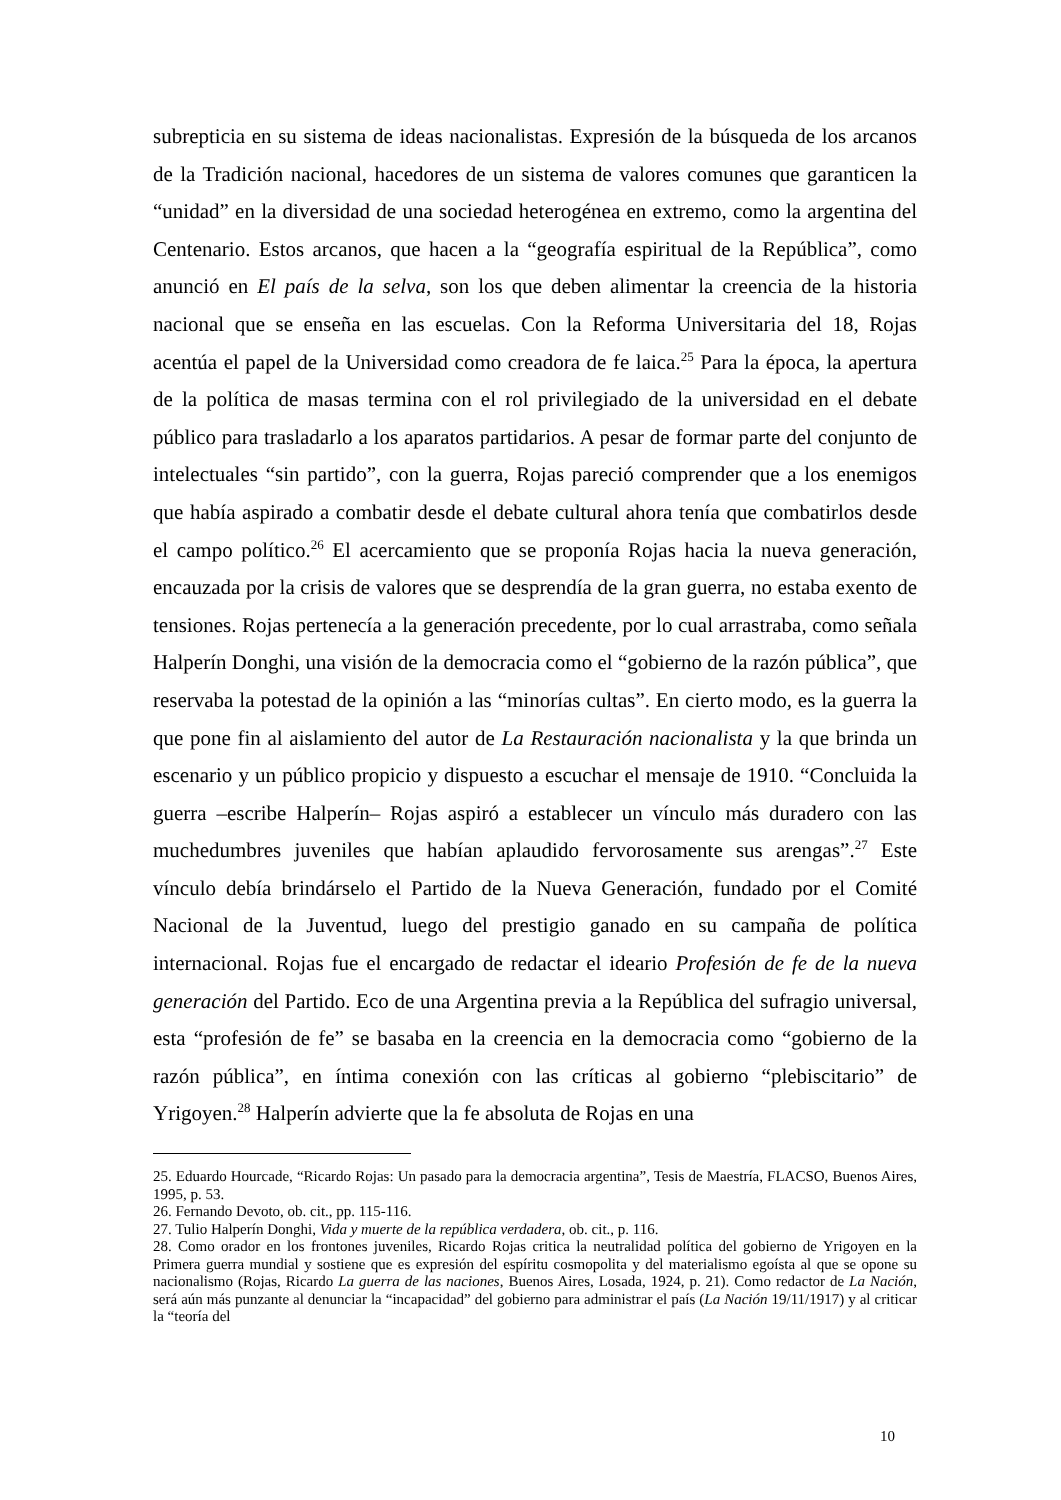subrepticia en su sistema de ideas nacionalistas. Expresión de la búsqueda de los arcanos de la Tradición nacional, hacedores de un sistema de valores comunes que garanticen la “unidad” en la diversidad de una sociedad heterogénea en extremo, como la argentina del Centenario. Estos arcanos, que hacen a la “geografía espiritual de la República”, como anunció en El país de la selva, son los que deben alimentar la creencia de la historia nacional que se enseña en las escuelas. Con la Reforma Universitaria del 18, Rojas acentúa el papel de la Universidad como creadora de fe laica.<sup>25</sup> Para la época, la apertura de la política de masas termina con el rol privilegiado de la universidad en el debate público para trasladarlo a los aparatos partidarios. A pesar de formar parte del conjunto de intelectuales “sin partido”, con la guerra, Rojas pareció comprender que a los enemigos que había aspirado a combatir desde el debate cultural ahora tenía que combatirlos desde el campo político.<sup>26</sup> El acercamiento que se proponía Rojas hacia la nueva generación, encauzada por la crisis de valores que se desprendía de la gran guerra, no estaba exento de tensiones. Rojas pertenecía a la generación precedente, por lo cual arrastraba, como señala Halperín Donghi, una visión de la democracia como el “gobierno de la razón pública”, que reservaba la potestad de la opinión a las “minorías cultas”. En cierto modo, es la guerra la que pone fin al aislamiento del autor de La Restauración nacionalista y la que brinda un escenario y un público propicio y dispuesto a escuchar el mensaje de 1910. “Concluida la guerra –escribe Halperín– Rojas aspiró a establecer un vínculo más duradero con las muchedumbres juveniles que habían aplaudido fervorosamente sus arengas”.<sup>27</sup> Este vínculo debía brindárselo el Partido de la Nueva Generación, fundado por el Comité Nacional de la Juventud, luego del prestigio ganado en su campaña de política internacional. Rojas fue el encargado de redactar el ideario Profesión de fe de la nueva generación del Partido. Eco de una Argentina previa a la República del sufragio universal, esta “profesión de fe” se basaba en la creencia en la democracia como “gobierno de la razón pública”, en íntima conexión con las críticas al gobierno “plebiscitario” de Yrigoyen.<sup>28</sup> Halperín advierte que la fe absoluta de Rojas en una
25. Eduardo Hourcade, “Ricardo Rojas: Un pasado para la democracia argentina”, Tesis de Maestría, FLACSO, Buenos Aires, 1995, p. 53.
26. Fernando Devoto, ob. cit., pp. 115-116.
27. Tulio Halperín Donghi, Vida y muerte de la república verdadera, ob. cit., p. 116.
28. Como orador en los frontones juveniles, Ricardo Rojas critica la neutralidad política del gobierno de Yrigoyen en la Primera guerra mundial y sostiene que es expresión del espíritu cosmopolita y del materialismo egoísta al que se opone su nacionalismo (Rojas, Ricardo La guerra de las naciones, Buenos Aires, Losada, 1924, p. 21). Como redactor de La Nación, será aún más punzante al denunciar la “incapacidad” del gobierno para administrar el país (La Nación 19/11/1917) y al criticar la “teoría del
10